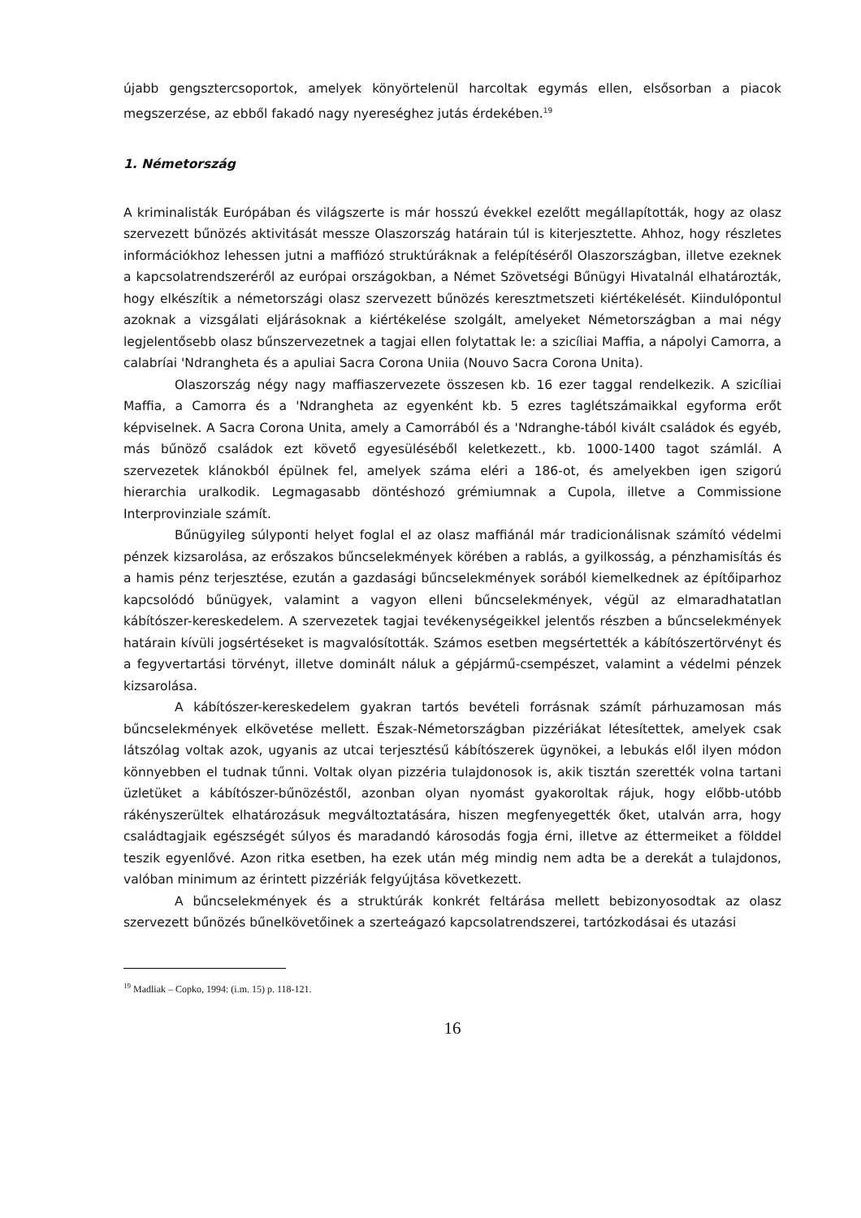újabb gengsztercsoportok, amelyek könyörtelenül harcoltak egymás ellen, elsősorban a piacok megszerzése, az ebből fakadó nagy nyereséghez jutás érdekében.<sup>19</sup>
1. Németország
A kriminalisták Európában és világszerte is már hosszú évekkel ezelőtt megállapították, hogy az olasz szervezett bűnözés aktivitását messze Olaszország határain túl is kiterjesztette. Ahhoz, hogy részletes információkhoz lehessen jutni a maffiózó struktúráknak a felépítéséről Olaszországban, illetve ezeknek a kapcsolatrendszeréről az európai országokban, a Német Szövetségi Bűnügyi Hivatalnál elhatározták, hogy elkészítik a németországi olasz szervezett bűnözés keresztmetszeti kiértékelését. Kiindulópontul azoknak a vizsgálati eljárásoknak a kiértékelése szolgált, amelyeket Németországban a mai négy legjelentősebb olasz bűnszervezetnek a tagjai ellen folytattak le: a szicíliai Maffia, a nápolyi Camorra, a calabríai 'Ndrangheta és a apuliai Sacra Corona Uniia (Nouvo Sacra Corona Unita).
Olaszország négy nagy maffiaszervezete összesen kb. 16 ezer taggal rendelkezik. A szicíliai Maffia, a Camorra és a 'Ndrangheta az egyenként kb. 5 ezres taglétszámaikkal egyforma erőt képviselnek. A Sacra Corona Unita, amely a Camorrából és a 'Ndranghe-tából kivált családok és egyéb, más bűnöző családok ezt követő egyesüléséből keletkezett., kb. 1000-1400 tagot számlál. A szervezetek klánokból épülnek fel, amelyek száma eléri a 186-ot, és amelyekben igen szigorú hierarchia uralkodik. Legmagasabb döntéshozó grémiumnak a Cupola, illetve a Commissione Interprovinziale számít.
Bűnügyileg súlyponti helyet foglal el az olasz maffiánál már tradicionálisnak számító védelmi pénzek kizsarolása, az erőszakos bűncselekmények körében a rablás, a gyilkosság, a pénzhamisítás és a hamis pénz terjesztése, ezután a gazdasági bűncselekmények sorából kiemelkednek az építőiparhoz kapcsolódó bűnügyek, valamint a vagyon elleni bűncselekmények, végül az elmaradhatatlan kábítószer-kereskedelem. A szervezetek tagjai tevékenységeikkel jelentős részben a bűncselekmények határain kívüli jogsértéseket is magvalósították. Számos esetben megsértették a kábítószertörvényt és a fegyvertartási törvényt, illetve domináIt náluk a gépjármű-csempészet, valamint a védelmi pénzek kizsarolása.
A kábítószer-kereskedelem gyakran tartós bevételi forrásnak számít párhuzamosan más bűncselekmények elkövetése mellett. Észak-Németországban pizzériákat létesítettek, amelyek csak látszólag voltak azok, ugyanis az utcai terjesztésű kábítószerek ügynökei, a lebukás elől ilyen módon könnyebben el tudnak tűnni. Voltak olyan pizzéria tulajdonosok is, akik tisztán szerették volna tartani üzletüket a kábítószer-bűnözéstől, azonban olyan nyomást gyakoroltak rájuk, hogy előbb-utóbb rákényszerültek elhatározásuk megváltoztatására, hiszen megfenyegették őket, utalván arra, hogy családtagjaik egészségét súlyos és maradandó károsodás fogja érni, illetve az éttermeiket a földdel teszik egyenlővé. Azon ritka esetben, ha ezek után még mindig nem adta be a derekát a tulajdonos, valóban minimum az érintett pizzériák felgyújtása következett.
A bűncselekmények és a struktúrák konkrét feltárása mellett bebizonyosodtak az olasz szervezett bűnözés bűnelkövetőinek a szerteágazó kapcsolatrendszerei, tartózkodásai és utazási
<sup>19</sup> Madliak – Copko, 1994: (i.m. 15) p. 118-121.
16